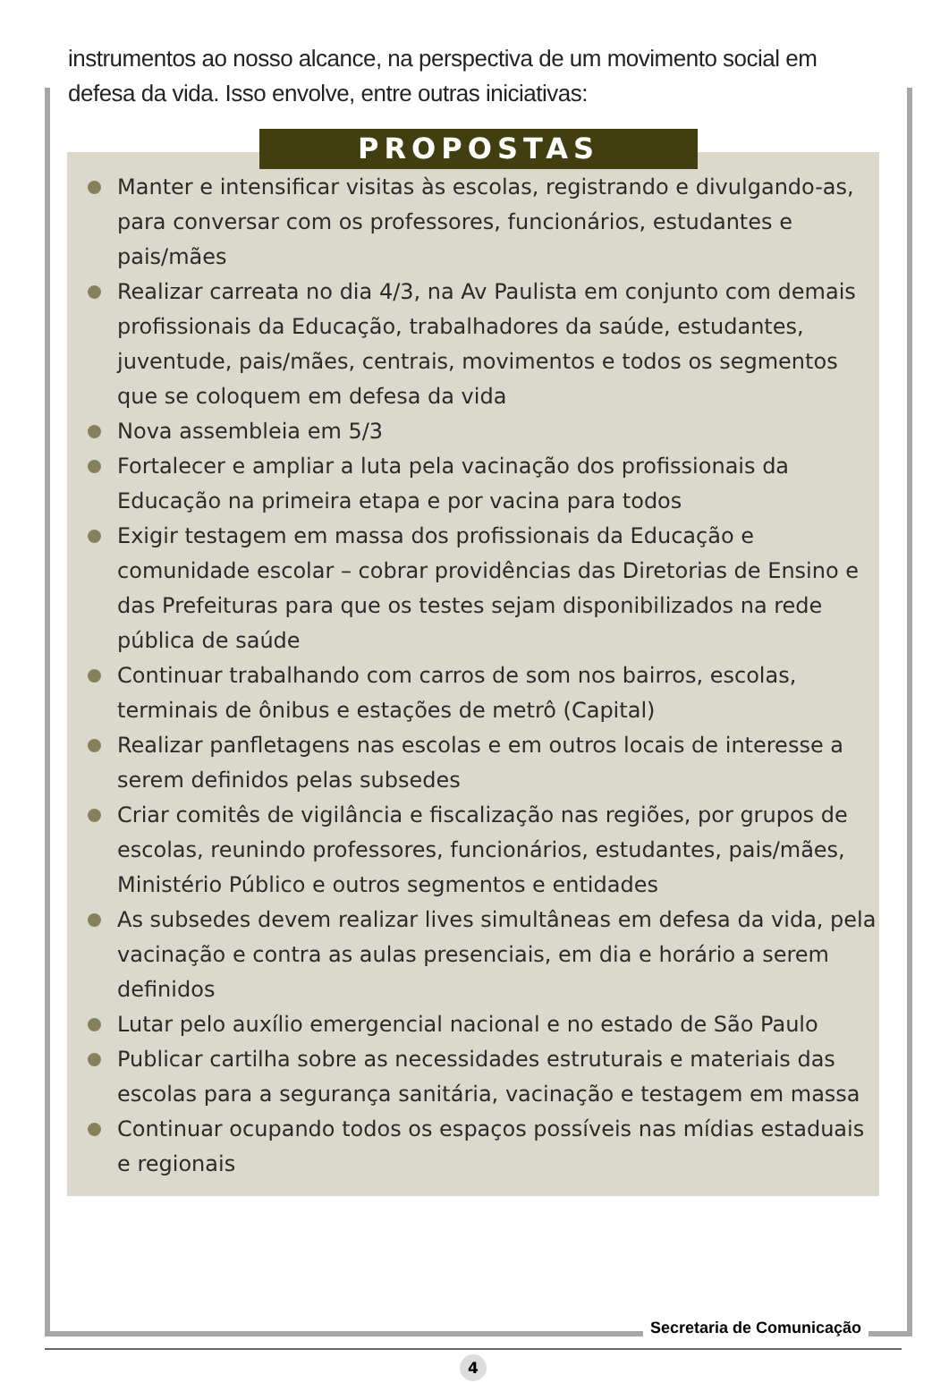instrumentos ao nosso alcance, na perspectiva de um movimento social em defesa da vida. Isso envolve, entre outras iniciativas:
PROPOSTAS
Manter e intensificar visitas às escolas, registrando e divulgando-as, para conversar com os professores, funcionários, estudantes e pais/mães
Realizar carreata no dia 4/3, na Av Paulista em conjunto com demais profissionais da Educação, trabalhadores da saúde, estudantes, juventude, pais/mães, centrais, movimentos e todos os segmentos que se coloquem em defesa da vida
Nova assembleia em 5/3
Fortalecer e ampliar a luta pela vacinação dos profissionais da Educação na primeira etapa e por vacina para todos
Exigir testagem em massa dos profissionais da Educação e comunidade escolar – cobrar providências das Diretorias de Ensino e das Prefeituras para que os testes sejam disponibilizados na rede pública de saúde
Continuar trabalhando com carros de som nos bairros, escolas, terminais de ônibus e estações de metrô (Capital)
Realizar panfletagens nas escolas e em outros locais de interesse a serem definidos pelas subsedes
Criar comitês de vigilância e fiscalização nas regiões, por grupos de escolas, reunindo professores, funcionários, estudantes, pais/mães, Ministério Público e outros segmentos e entidades
As subsedes devem realizar lives simultâneas em defesa da vida, pela vacinação e contra as aulas presenciais, em dia e horário a serem definidos
Lutar pelo auxílio emergencial nacional e no estado de São Paulo
Publicar cartilha sobre as necessidades estruturais e materiais das escolas para a segurança sanitária, vacinação e testagem em massa
Continuar ocupando todos os espaços possíveis nas mídias estaduais e regionais
Secretaria de Comunicação
4